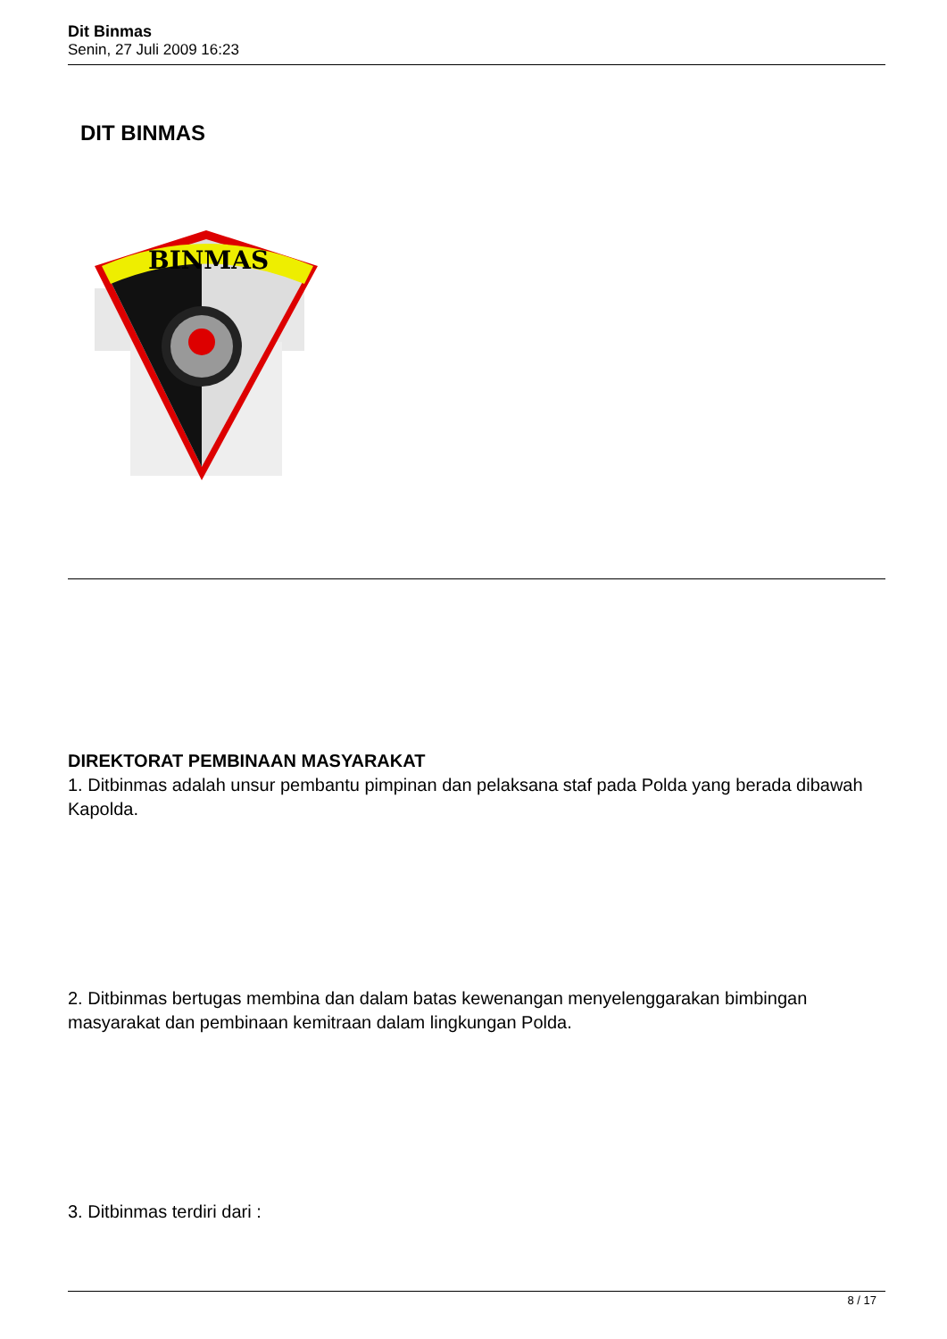Dit Binmas
Senin, 27 Juli 2009 16:23
DIT BINMAS
BINMAS
DIREKTORAT PEMBINAAN MASYARAKAT
1. Ditbinmas adalah unsur pembantu pimpinan dan pelaksana staf pada Polda yang berada dibawah Kapolda.
2. Ditbinmas bertugas membina dan dalam batas kewenangan menyelenggarakan bimbingan masyarakat dan pembinaan kemitraan dalam lingkungan Polda.
3. Ditbinmas terdiri dari :
8 / 17